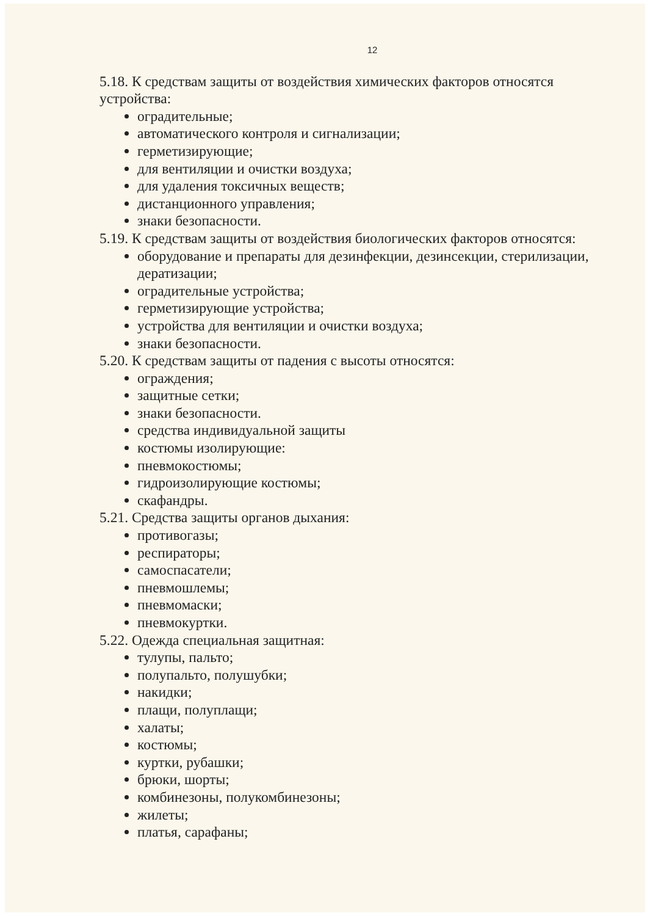12
5.18. К средствам защиты от воздействия химических факторов относятся устройства:
оградительные;
автоматического контроля и сигнализации;
герметизирующие;
для вентиляции и очистки воздуха;
для удаления токсичных веществ;
дистанционного управления;
знаки безопасности.
5.19. К средствам защиты от воздействия биологических факторов относятся:
оборудование и препараты для дезинфекции, дезинсекции, стерилизации, дератизации;
оградительные устройства;
герметизирующие устройства;
устройства для вентиляции и очистки воздуха;
знаки безопасности.
5.20. К средствам защиты от падения с высоты относятся:
ограждения;
защитные сетки;
знаки безопасности.
средства индивидуальной защиты
костюмы изолирующие:
пневмокостюмы;
гидроизолирующие костюмы;
скафандры.
5.21. Средства защиты органов дыхания:
противогазы;
респираторы;
самоспасатели;
пневмошлемы;
пневмомаски;
пневмокуртки.
5.22. Одежда специальная защитная:
тулупы, пальто;
полупальто, полушубки;
накидки;
плащи, полуплащи;
халаты;
костюмы;
куртки, рубашки;
брюки, шорты;
комбинезоны, полукомбинезоны;
жилеты;
платья, сарафаны;